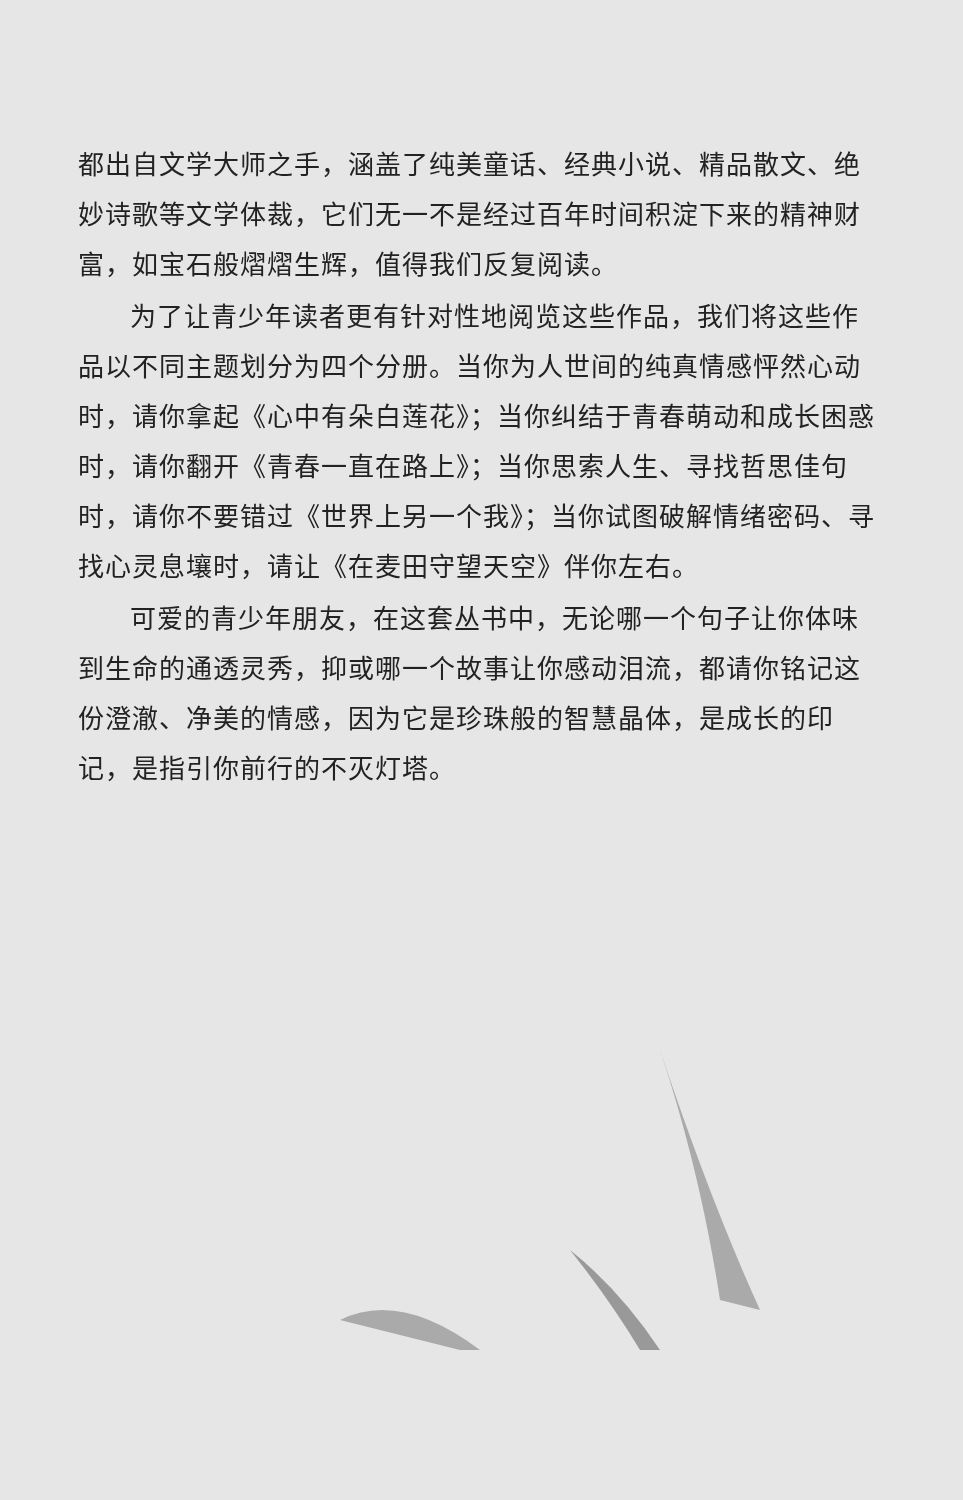都出自文学大师之手，涵盖了纯美童话、经典小说、精品散文、绝妙诗歌等文学体裁，它们无一不是经过百年时间积淀下来的精神财富，如宝石般熠熠生辉，值得我们反复阅读。
为了让青少年读者更有针对性地阅览这些作品，我们将这些作品以不同主题划分为四个分册。当你为人世间的纯真情感怦然心动时，请你拿起《心中有朵白莲花》；当你纠结于青春萌动和成长困惑时，请你翻开《青春一直在路上》；当你思索人生、寻找哲思佳句时，请你不要错过《世界上另一个我》；当你试图破解情绪密码、寻找心灵息壤时，请让《在麦田守望天空》伴你左右。
可爱的青少年朋友，在这套丛书中，无论哪一个句子让你体味到生命的通透灵秀，抑或哪一个故事让你感动泪流，都请你铭记这份澄澈、净美的情感，因为它是珍珠般的智慧晶体，是成长的印记，是指引你前行的不灭灯塔。